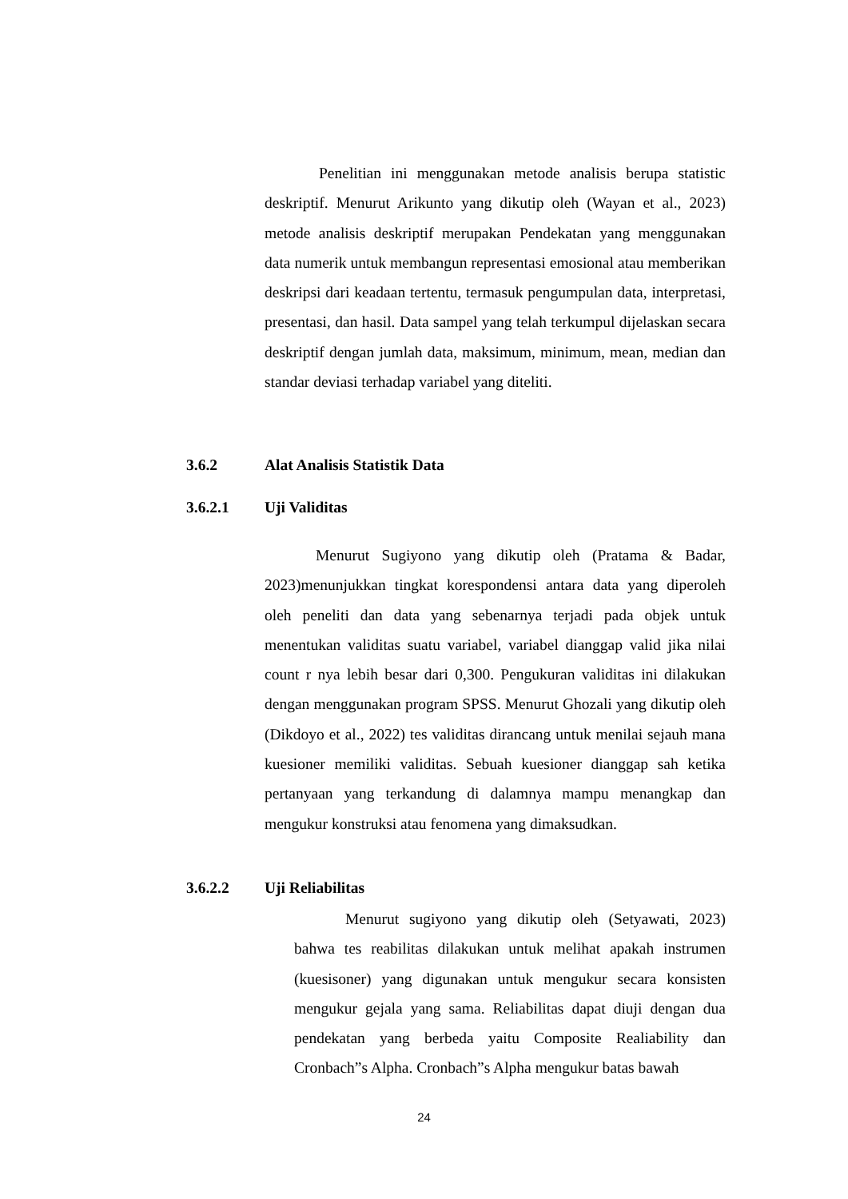Penelitian ini menggunakan metode analisis berupa statistic deskriptif. Menurut Arikunto yang dikutip oleh (Wayan et al., 2023) metode analisis deskriptif merupakan Pendekatan yang menggunakan data numerik untuk membangun representasi emosional atau memberikan deskripsi dari keadaan tertentu, termasuk pengumpulan data, interpretasi, presentasi, dan hasil. Data sampel yang telah terkumpul dijelaskan secara deskriptif dengan jumlah data, maksimum, minimum, mean, median dan standar deviasi terhadap variabel yang diteliti.
3.6.2 Alat Analisis Statistik Data
3.6.2.1 Uji Validitas
Menurut Sugiyono yang dikutip oleh (Pratama & Badar, 2023)menunjukkan tingkat korespondensi antara data yang diperoleh oleh peneliti dan data yang sebenarnya terjadi pada objek untuk menentukan validitas suatu variabel, variabel dianggap valid jika nilai count r nya lebih besar dari 0,300. Pengukuran validitas ini dilakukan dengan menggunakan program SPSS. Menurut Ghozali yang dikutip oleh (Dikdoyo et al., 2022) tes validitas dirancang untuk menilai sejauh mana kuesioner memiliki validitas. Sebuah kuesioner dianggap sah ketika pertanyaan yang terkandung di dalamnya mampu menangkap dan mengukur konstruksi atau fenomena yang dimaksudkan.
3.6.2.2 Uji Reliabilitas
Menurut sugiyono yang dikutip oleh (Setyawati, 2023) bahwa tes reabilitas dilakukan untuk melihat apakah instrumen (kuesisoner) yang digunakan untuk mengukur secara konsisten mengukur gejala yang sama. Reliabilitas dapat diuji dengan dua pendekatan yang berbeda yaitu Composite Realiability dan Cronbach”s Alpha. Cronbach”s Alpha mengukur batas bawah
24